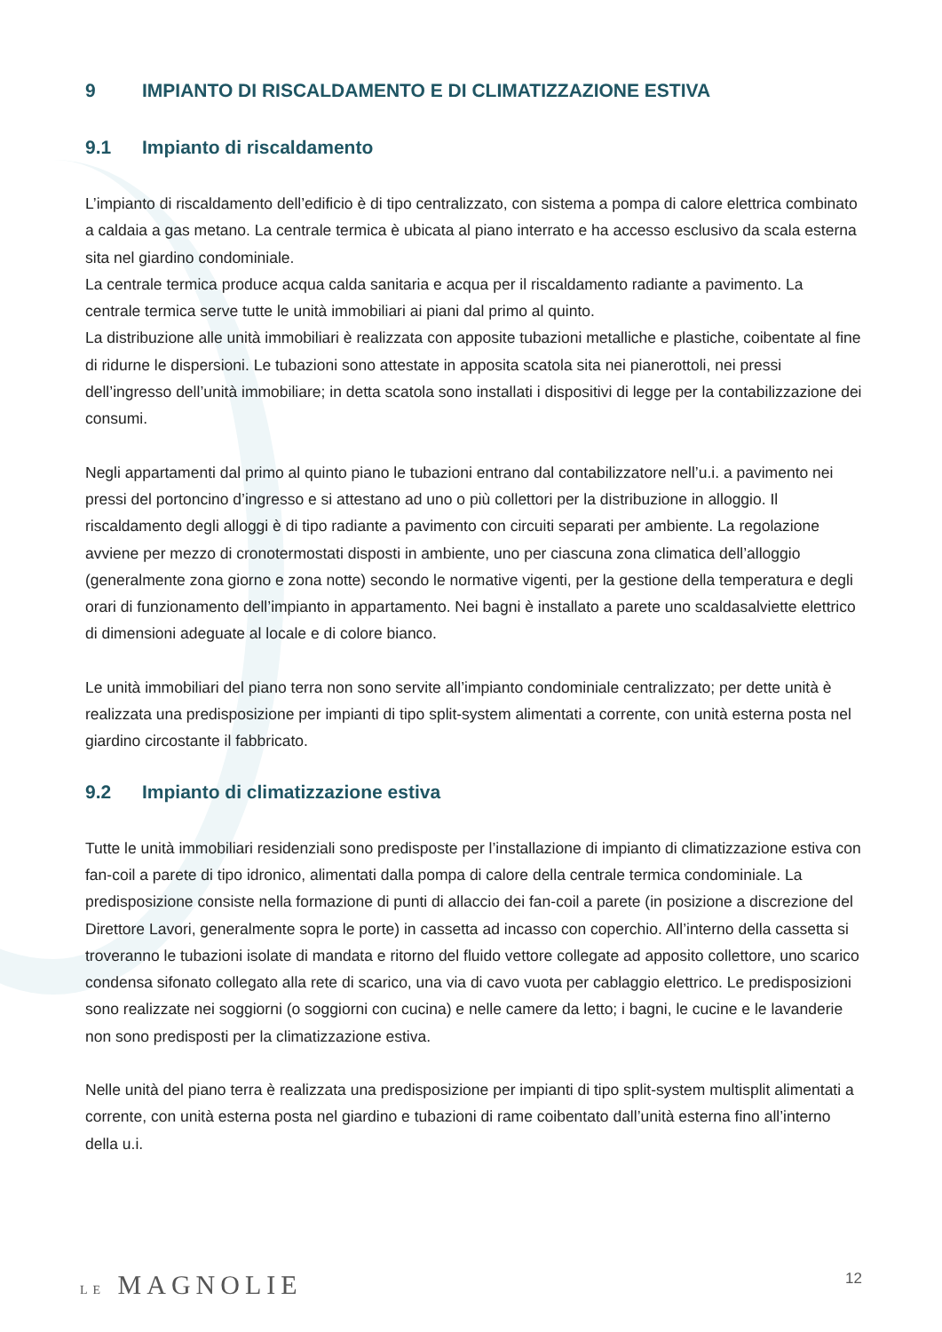9 IMPIANTO DI RISCALDAMENTO E DI CLIMATIZZAZIONE ESTIVA
9.1 Impianto di riscaldamento
L’impianto di riscaldamento dell’edificio è di tipo centralizzato, con sistema a pompa di calore elettrica combinato a caldaia a gas metano. La centrale termica è ubicata al piano interrato e ha accesso esclusivo da scala esterna sita nel giardino condominiale.
La centrale termica produce acqua calda sanitaria e acqua per il riscaldamento radiante a pavimento. La centrale termica serve tutte le unità immobiliari ai piani dal primo al quinto.
La distribuzione alle unità immobiliari è realizzata con apposite tubazioni metalliche e plastiche, coibentate al fine di ridurne le dispersioni. Le tubazioni sono attestate in apposita scatola sita nei pianerottoli, nei pressi dell’ingresso dell’unità immobiliare; in detta scatola sono installati i dispositivi di legge per la contabilizzazione dei consumi.
Negli appartamenti dal primo al quinto piano le tubazioni entrano dal contabilizzatore nell’u.i. a pavimento nei pressi del portoncino d’ingresso e si attestano ad uno o più collettori per la distribuzione in alloggio. Il riscaldamento degli alloggi è di tipo radiante a pavimento con circuiti separati per ambiente. La regolazione avviene per mezzo di cronotermostati disposti in ambiente, uno per ciascuna zona climatica dell’alloggio (generalmente zona giorno e zona notte) secondo le normative vigenti, per la gestione della temperatura e degli orari di funzionamento dell’impianto in appartamento. Nei bagni è installato a parete uno scaldasalviette elettrico di dimensioni adeguate al locale e di colore bianco.
Le unità immobiliari del piano terra non sono servite all’impianto condominiale centralizzato; per dette unità è realizzata una predisposizione per impianti di tipo split-system alimentati a corrente, con unità esterna posta nel giardino circostante il fabbricato.
9.2 Impianto di climatizzazione estiva
Tutte le unità immobiliari residenziali sono predisposte per l’installazione di impianto di climatizzazione estiva con fan-coil a parete di tipo idronico, alimentati dalla pompa di calore della centrale termica condominiale. La predisposizione consiste nella formazione di punti di allaccio dei fan-coil a parete (in posizione a discrezione del Direttore Lavori, generalmente sopra le porte) in cassetta ad incasso con coperchio. All’interno della cassetta si troveranno le tubazioni isolate di mandata e ritorno del fluido vettore collegate ad apposito collettore, uno scarico condensa sifonato collegato alla rete di scarico, una via di cavo vuota per cablaggio elettrico. Le predisposizioni sono realizzate nei soggiorni (o soggiorni con cucina) e nelle camere da letto; i bagni, le cucine e le lavanderie non sono predisposti per la climatizzazione estiva.
Nelle unità del piano terra è realizzata una predisposizione per impianti di tipo split-system multisplit alimentati a corrente, con unità esterna posta nel giardino e tubazioni di rame coibentato dall’unità esterna fino all’interno della u.i.
LE MAGNOLIE 12